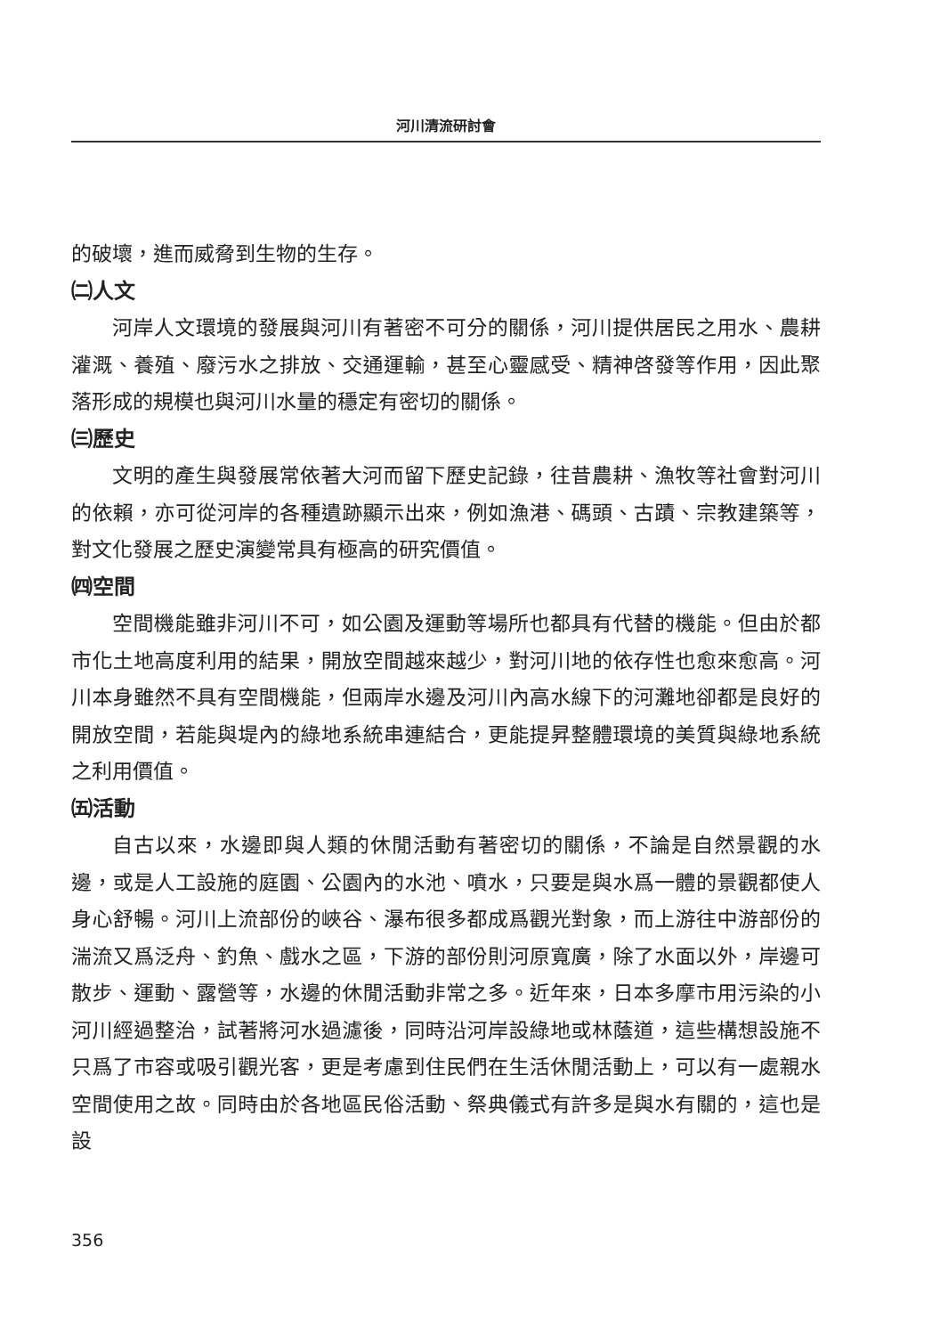河川清流研討會
的破壞，進而威脅到生物的生存。
㈡人文
河岸人文環境的發展與河川有著密不可分的關係，河川提供居民之用水、農耕灌溉、養殖、廢污水之排放、交通運輸，甚至心靈感受、精神啓發等作用，因此聚落形成的規模也與河川水量的穩定有密切的關係。
㈢歷史
文明的產生與發展常依著大河而留下歷史記錄，往昔農耕、漁牧等社會對河川的依賴，亦可從河岸的各種遺跡顯示出來，例如漁港、碼頭、古蹟、宗教建築等，對文化發展之歷史演變常具有極高的研究價值。
㈣空間
空間機能雖非河川不可，如公園及運動等場所也都具有代替的機能。但由於都市化土地高度利用的結果，開放空間越來越少，對河川地的依存性也愈來愈高。河川本身雖然不具有空間機能，但兩岸水邊及河川內高水線下的河灘地卻都是良好的開放空間，若能與堤內的綠地系統串連結合，更能提昇整體環境的美質與綠地系統之利用價值。
㈤活動
自古以來，水邊即與人類的休閒活動有著密切的關係，不論是自然景觀的水邊，或是人工設施的庭園、公園內的水池、噴水，只要是與水爲一體的景觀都使人身心舒暢。河川上流部份的峽谷、瀑布很多都成爲觀光對象，而上游往中游部份的湍流又爲泛舟、釣魚、戲水之區，下游的部份則河原寬廣，除了水面以外，岸邊可散步、運動、露營等，水邊的休閒活動非常之多。近年來，日本多摩市用污染的小河川經過整治，試著將河水過濾後，同時沿河岸設綠地或林蔭道，這些構想設施不只爲了市容或吸引觀光客，更是考慮到住民們在生活休閒活動上，可以有一處親水空間使用之故。同時由於各地區民俗活動、祭典儀式有許多是與水有關的，這也是設
356